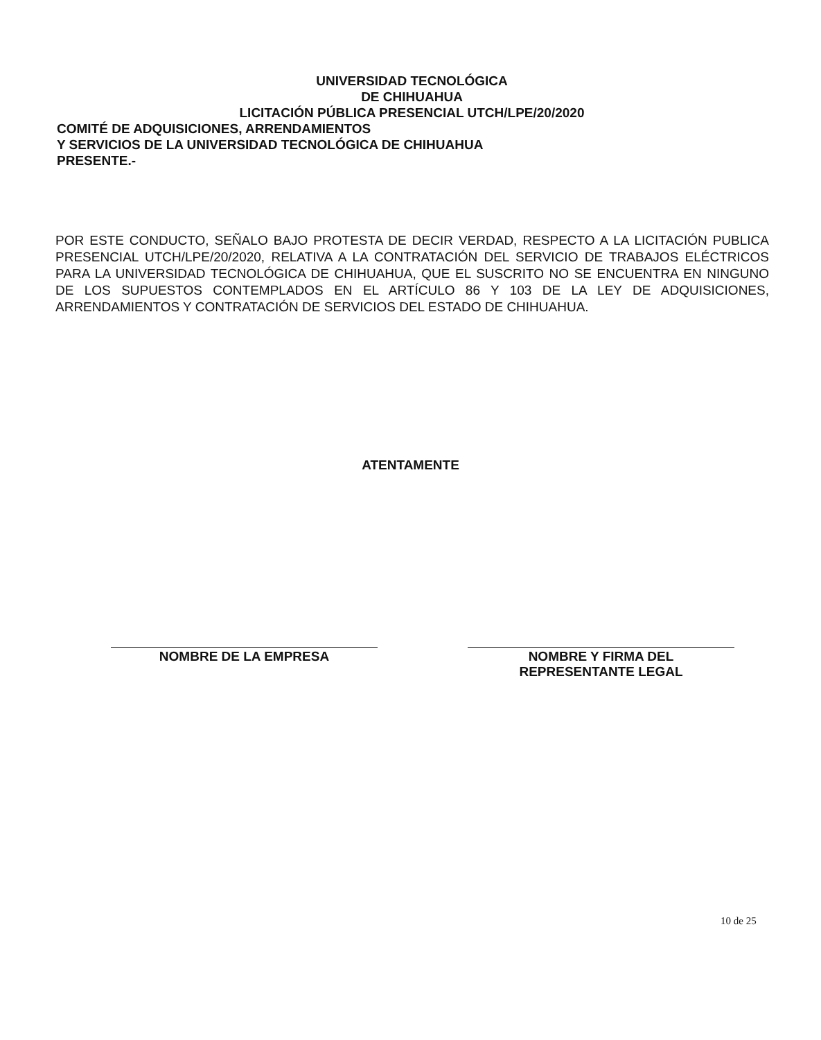UNIVERSIDAD TECNOLÓGICA
DE CHIHUAHUA
LICITACIÓN PÚBLICA PRESENCIAL UTCH/LPE/20/2020
COMITÉ DE ADQUISICIONES, ARRENDAMIENTOS
Y SERVICIOS DE LA UNIVERSIDAD TECNOLÓGICA DE CHIHUAHUA
PRESENTE.-
POR ESTE CONDUCTO, SEÑALO BAJO PROTESTA DE DECIR VERDAD, RESPECTO A LA LICITACIÓN PUBLICA PRESENCIAL UTCH/LPE/20/2020, RELATIVA A LA CONTRATACIÓN DEL SERVICIO DE TRABAJOS ELÉCTRICOS PARA LA UNIVERSIDAD TECNOLÓGICA DE CHIHUAHUA, QUE EL SUSCRITO NO SE ENCUENTRA EN NINGUNO DE LOS SUPUESTOS CONTEMPLADOS EN EL ARTÍCULO 86 Y 103 DE LA LEY DE ADQUISICIONES, ARRENDAMIENTOS Y CONTRATACIÓN DE SERVICIOS DEL ESTADO DE CHIHUAHUA.
ATENTAMENTE
NOMBRE DE LA EMPRESA NOMBRE Y FIRMA DEL
REPRESENTANTE LEGAL
10 de 25